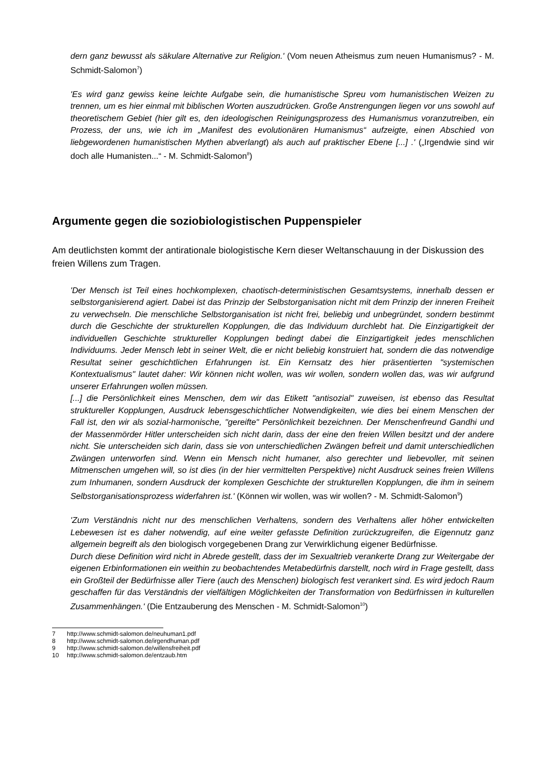dern ganz bewusst als säkulare Alternative zur Religion.' (Vom neuen Atheismus zum neuen Humanismus? - M. Schmidt-Salomon<sup>7</sup>)
'Es wird ganz gewiss keine leichte Aufgabe sein, die humanistische Spreu vom humanistischen Weizen zu trennen, um es hier einmal mit biblischen Worten auszudrücken. Große Anstrengungen liegen vor uns sowohl auf theoretischem Gebiet (hier gilt es, den ideologischen Reinigungsprozess des Humanismus voranzutreiben, ein Prozess, der uns, wie ich im „Manifest des evolutionären Humanismus“ aufzeigte, einen Abschied von liebgewordenen humanistischen Mythen abverlangt) als auch auf praktischer Ebene [...] .' („Irgendwie sind wir doch alle Humanisten...“ - M. Schmidt-Salomon<sup>8</sup>)
Argumente gegen die soziobiologistischen Puppenspieler
Am deutlichsten kommt der antirationale biologistische Kern dieser Weltanschauung in der Diskussion des freien Willens zum Tragen.
'Der Mensch ist Teil eines hochkomplexen, chaotisch-deterministischen Gesamtsystems, innerhalb dessen er selbstorganisierend agiert. Dabei ist das Prinzip der Selbstorganisation nicht mit dem Prinzip der inneren Freiheit zu verwechseln. Die menschliche Selbstorganisation ist nicht frei, beliebig und unbegründet, sondern bestimmt durch die Geschichte der strukturellen Kopplungen, die das Individuum durchlebt hat. Die Einzigartigkeit der individuellen Geschichte struktureller Kopplungen bedingt dabei die Einzigartigkeit jedes menschlichen Individuums. Jeder Mensch lebt in seiner Welt, die er nicht beliebig konstruiert hat, sondern die das notwendige Resultat seiner geschichtlichen Erfahrungen ist. Ein Kernsatz des hier präsentierten "systemischen Kontextualismus" lautet daher: Wir können nicht wollen, was wir wollen, sondern wollen das, was wir aufgrund unserer Erfahrungen wollen müssen.
[...] die Persönlichkeit eines Menschen, dem wir das Etikett "antisozial" zuweisen, ist ebenso das Resultat struktureller Kopplungen, Ausdruck lebensgeschichtlicher Notwendigkeiten, wie dies bei einem Menschen der Fall ist, den wir als sozial-harmonische, "gereifte" Persönlichkeit bezeichnen. Der Menschenfreund Gandhi und der Massenmörder Hitler unterscheiden sich nicht darin, dass der eine den freien Willen besitzt und der andere nicht. Sie unterscheiden sich darin, dass sie von unterschiedlichen Zwängen befreit und damit unterschiedlichen Zwängen unterworfen sind. Wenn ein Mensch nicht humaner, also gerechter und liebevoller, mit seinen Mitmenschen umgehen will, so ist dies (in der hier vermittelten Perspektive) nicht Ausdruck seines freien Willens zum Inhumanen, sondern Ausdruck der komplexen Geschichte der strukturellen Kopplungen, die ihm in seinem Selbstorganisationsprozess widerfahren ist.' (Können wir wollen, was wir wollen? - M. Schmidt-Salomon<sup>9</sup>)
'Zum Verständnis nicht nur des menschlichen Verhaltens, sondern des Verhaltens aller höher entwickelten Lebewesen ist es daher notwendig, auf eine weiter gefasste Definition zurückzugreifen, die Eigennutz ganz allgemein begreift als den biologisch vorgegebenen Drang zur Verwirklichung eigener Bedürfnisse.
Durch diese Definition wird nicht in Abrede gestellt, dass der im Sexualtrieb verankerte Drang zur Weitergabe der eigenen Erbinformationen ein weithin zu beobachtendes Metabedürfnis darstellt, noch wird in Frage gestellt, dass ein Großteil der Bedürfnisse aller Tiere (auch des Menschen) biologisch fest verankert sind. Es wird jedoch Raum geschaffen für das Verständnis der vielfältigen Möglichkeiten der Transformation von Bedürfnissen in kulturellen Zusammenhängen.' (Die Entzauberung des Menschen - M. Schmidt-Salomon<sup>10</sup>)
7 http://www.schmidt-salomon.de/neuhuman1.pdf
8 http://www.schmidt-salomon.de/irgendhuman.pdf
9 http://www.schmidt-salomon.de/willensfreiheit.pdf
10 http://www.schmidt-salomon.de/entzaub.htm